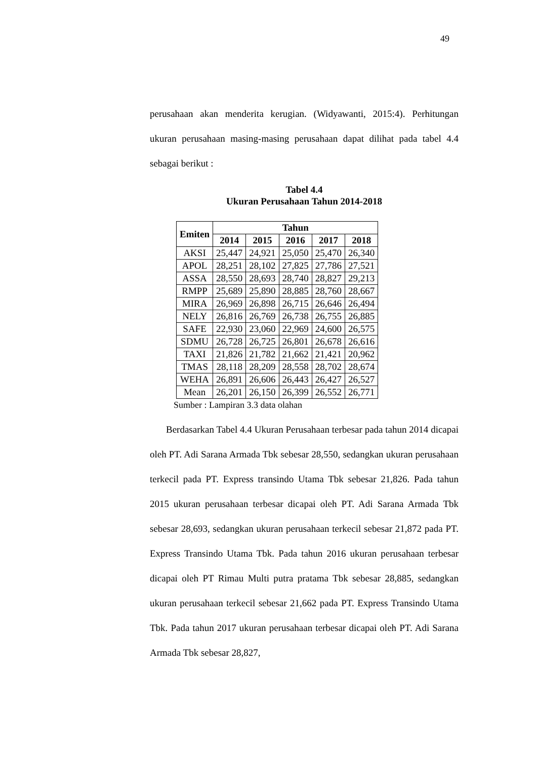49
perusahaan akan menderita kerugian. (Widyawanti, 2015:4). Perhitungan ukuran perusahaan masing-masing perusahaan dapat dilihat pada tabel 4.4 sebagai berikut :
Tabel 4.4
Ukuran Perusahaan Tahun 2014-2018
| Emiten | Tahun | | | | |
| --- | --- | --- | --- | --- | --- |
| | 2014 | 2015 | 2016 | 2017 | 2018 |
| AKSI | 25,447 | 24,921 | 25,050 | 25,470 | 26,340 |
| APOL | 28,251 | 28,102 | 27,825 | 27,786 | 27,521 |
| ASSA | 28,550 | 28,693 | 28,740 | 28,827 | 29,213 |
| RMPP | 25,689 | 25,890 | 28,885 | 28,760 | 28,667 |
| MIRA | 26,969 | 26,898 | 26,715 | 26,646 | 26,494 |
| NELY | 26,816 | 26,769 | 26,738 | 26,755 | 26,885 |
| SAFE | 22,930 | 23,060 | 22,969 | 24,600 | 26,575 |
| SDMU | 26,728 | 26,725 | 26,801 | 26,678 | 26,616 |
| TAXI | 21,826 | 21,782 | 21,662 | 21,421 | 20,962 |
| TMAS | 28,118 | 28,209 | 28,558 | 28,702 | 28,674 |
| WEHA | 26,891 | 26,606 | 26,443 | 26,427 | 26,527 |
| Mean | 26,201 | 26,150 | 26,399 | 26,552 | 26,771 |
Sumber : Lampiran 3.3 data olahan
Berdasarkan Tabel 4.4 Ukuran Perusahaan terbesar pada tahun 2014 dicapai oleh PT. Adi Sarana Armada Tbk sebesar 28,550, sedangkan ukuran perusahaan terkecil pada PT. Express transindo Utama Tbk sebesar 21,826. Pada tahun 2015 ukuran perusahaan terbesar dicapai oleh PT. Adi Sarana Armada Tbk sebesar 28,693, sedangkan ukuran perusahaan terkecil sebesar 21,872 pada PT. Express Transindo Utama Tbk. Pada tahun 2016 ukuran perusahaan terbesar dicapai oleh PT Rimau Multi putra pratama Tbk sebesar 28,885, sedangkan ukuran perusahaan terkecil sebesar 21,662 pada PT. Express Transindo Utama Tbk. Pada tahun 2017 ukuran perusahaan terbesar dicapai oleh PT. Adi Sarana Armada Tbk sebesar 28,827,